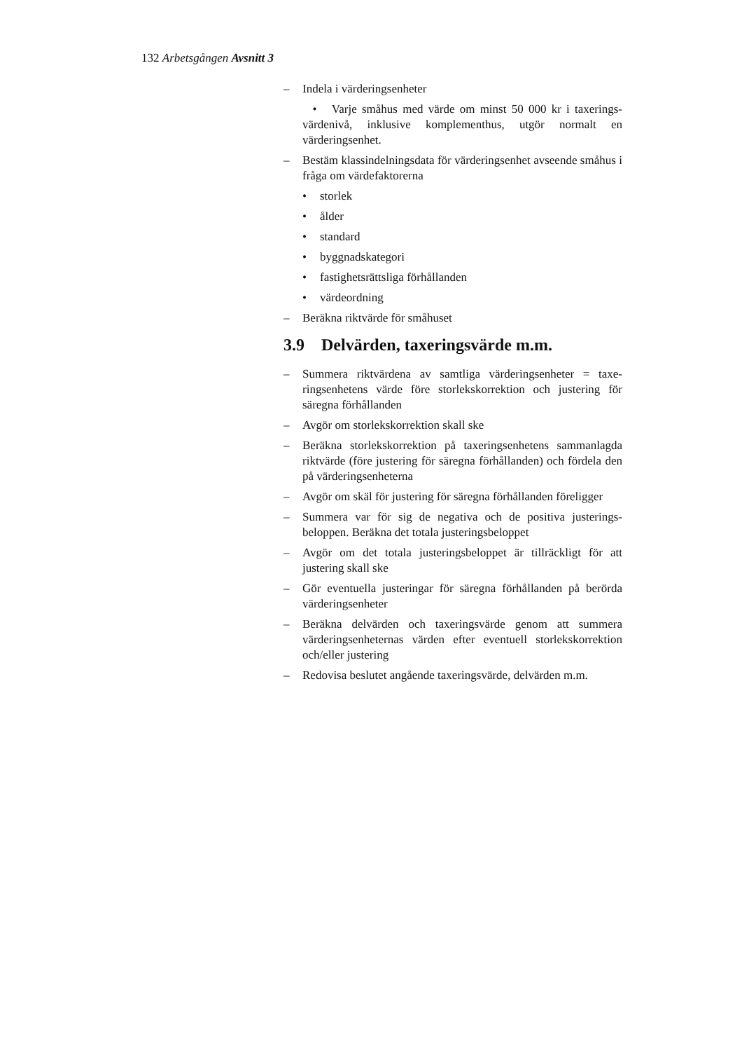132 Arbetsgången Avsnitt 3
– Indela i värderingsenheter
• Varje småhus med värde om minst 50 000 kr i taxerings­värdenivå, inklusive komplementhus, utgör normalt en värderingsenhet.
– Bestäm klassindelningsdata för värderingsenhet avseende småhus i fråga om värdefaktorerna
• storlek
• ålder
• standard
• byggnadskategori
• fastighetsrättsliga förhållanden
• värdeordning
– Beräkna riktvärde för småhuset
3.9 Delvärden, taxeringsvärde m.m.
– Summera riktvärdena av samtliga värderingsenheter = taxe­ringsenhetens värde före storlekskorrektion och justering för säregna förhållanden
– Avgör om storlekskorrektion skall ske
– Beräkna storlekskorrektion på taxeringsenhetens samman­lagda riktvärde (före justering för säregna förhållanden) och fördela den på värderingsenheterna
– Avgör om skäl för justering för säregna förhållanden före­ligger
– Summera var för sig de negativa och de positiva justerings­beloppen. Beräkna det totala justeringsbeloppet
– Avgör om det totala justeringsbeloppet är tillräckligt för att justering skall ske
– Gör eventuella justeringar för säregna förhållanden på berörda värderingsenheter
– Beräkna delvärden och taxeringsvärde genom att summera värderingsenheternas värden efter eventuell storlekskorrek­tion och/eller justering
– Redovisa beslutet angående taxeringsvärde, delvärden m.m.